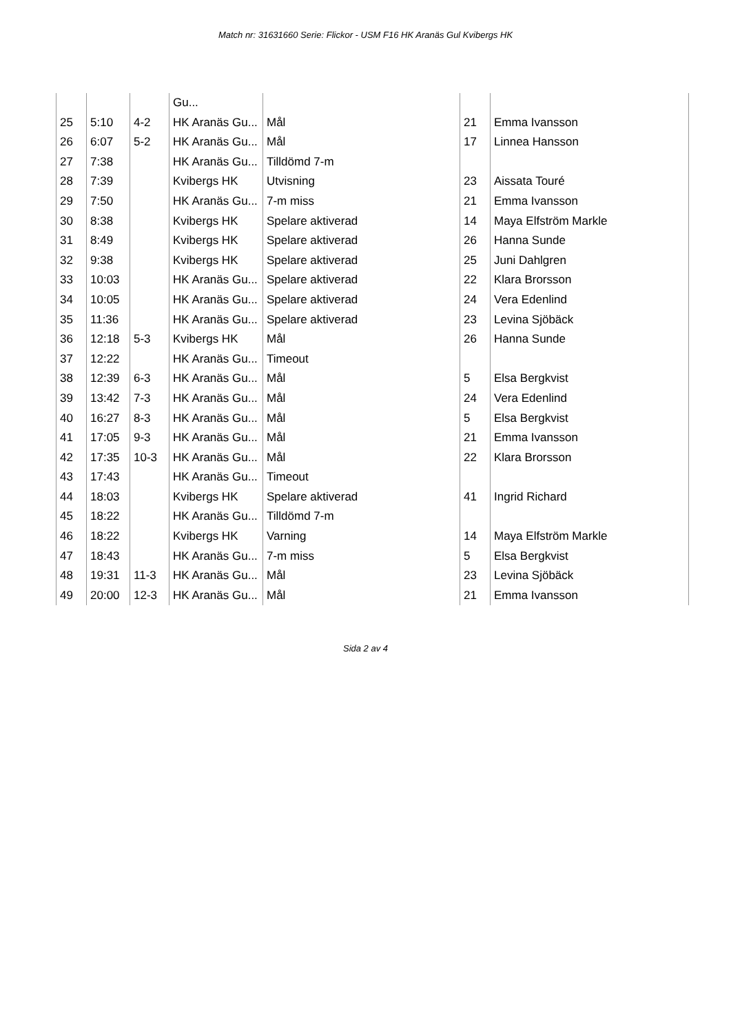Match nr: 31631660 Serie: Flickor - USM F16 HK Aranäs Gul Kvibergs HK
| | | | Gu... | | | |
| 25 | 5:10 | 4-2 | HK Aranäs Gu... | Mål | 21 | Emma Ivansson |
| 26 | 6:07 | 5-2 | HK Aranäs Gu... | Mål | 17 | Linnea Hansson |
| 27 | 7:38 | | HK Aranäs Gu... | Tilldömd 7-m | | |
| 28 | 7:39 | | Kvibergs HK | Utvisning | 23 | Aissata Touré |
| 29 | 7:50 | | HK Aranäs Gu... | 7-m miss | 21 | Emma Ivansson |
| 30 | 8:38 | | Kvibergs HK | Spelare aktiverad | 14 | Maya Elfström Markle |
| 31 | 8:49 | | Kvibergs HK | Spelare aktiverad | 26 | Hanna Sunde |
| 32 | 9:38 | | Kvibergs HK | Spelare aktiverad | 25 | Juni Dahlgren |
| 33 | 10:03 | | HK Aranäs Gu... | Spelare aktiverad | 22 | Klara Brorsson |
| 34 | 10:05 | | HK Aranäs Gu... | Spelare aktiverad | 24 | Vera Edenlind |
| 35 | 11:36 | | HK Aranäs Gu... | Spelare aktiverad | 23 | Levina Sjöbäck |
| 36 | 12:18 | 5-3 | Kvibergs HK | Mål | 26 | Hanna Sunde |
| 37 | 12:22 | | HK Aranäs Gu... | Timeout | | |
| 38 | 12:39 | 6-3 | HK Aranäs Gu... | Mål | 5 | Elsa Bergkvist |
| 39 | 13:42 | 7-3 | HK Aranäs Gu... | Mål | 24 | Vera Edenlind |
| 40 | 16:27 | 8-3 | HK Aranäs Gu... | Mål | 5 | Elsa Bergkvist |
| 41 | 17:05 | 9-3 | HK Aranäs Gu... | Mål | 21 | Emma Ivansson |
| 42 | 17:35 | 10-3 | HK Aranäs Gu... | Mål | 22 | Klara Brorsson |
| 43 | 17:43 | | HK Aranäs Gu... | Timeout | | |
| 44 | 18:03 | | Kvibergs HK | Spelare aktiverad | 41 | Ingrid Richard |
| 45 | 18:22 | | HK Aranäs Gu... | Tilldömd 7-m | | |
| 46 | 18:22 | | Kvibergs HK | Varning | 14 | Maya Elfström Markle |
| 47 | 18:43 | | HK Aranäs Gu... | 7-m miss | 5 | Elsa Bergkvist |
| 48 | 19:31 | 11-3 | HK Aranäs Gu... | Mål | 23 | Levina Sjöbäck |
| 49 | 20:00 | 12-3 | HK Aranäs Gu... | Mål | 21 | Emma Ivansson |
Sida 2 av 4